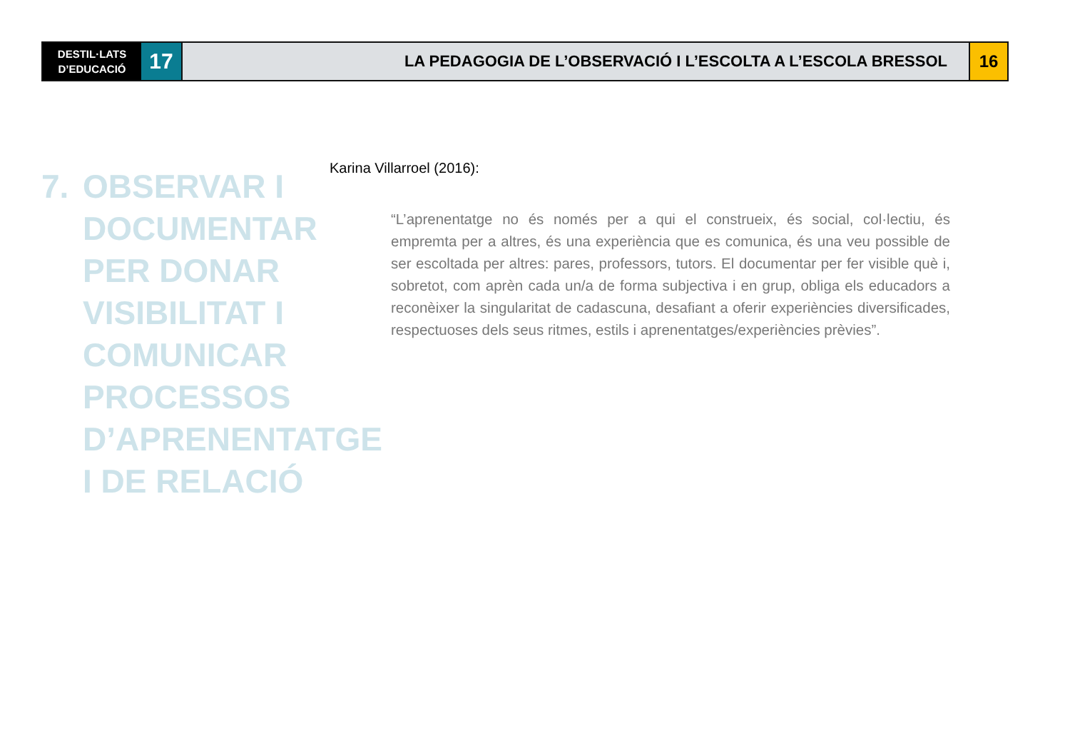DESTIL·LATS
D’EDUCACIÓ
17
LA PEDAGOGIA DE L’OBSERVACIÓ I L’ESCOLTA A L’ESCOLA BRESSOL
16
7. OBSERVAR I
DOCUMENTAR
PER DONAR
VISIBILITAT I
COMUNICAR
PROCESSOS
D’APRENENTATGE
I DE RELACIÓ
Karina Villarroel (2016):
“L’aprenentatge no és només per a qui el construeix, és social, col·lectiu, és empremta per a altres, és una experiència que es comunica, és una veu possible de ser escoltada per altres: pares, professors, tutors. El documentar per fer visible què i, sobretot, com aprèn cada un/a de forma subjectiva i en grup, obliga els educadors a reconèixer la singularitat de cadascuna, desafiant a oferir experiències diversificades, respectuoses dels seus ritmes, estils i aprenentatges/experiències prèvies”.